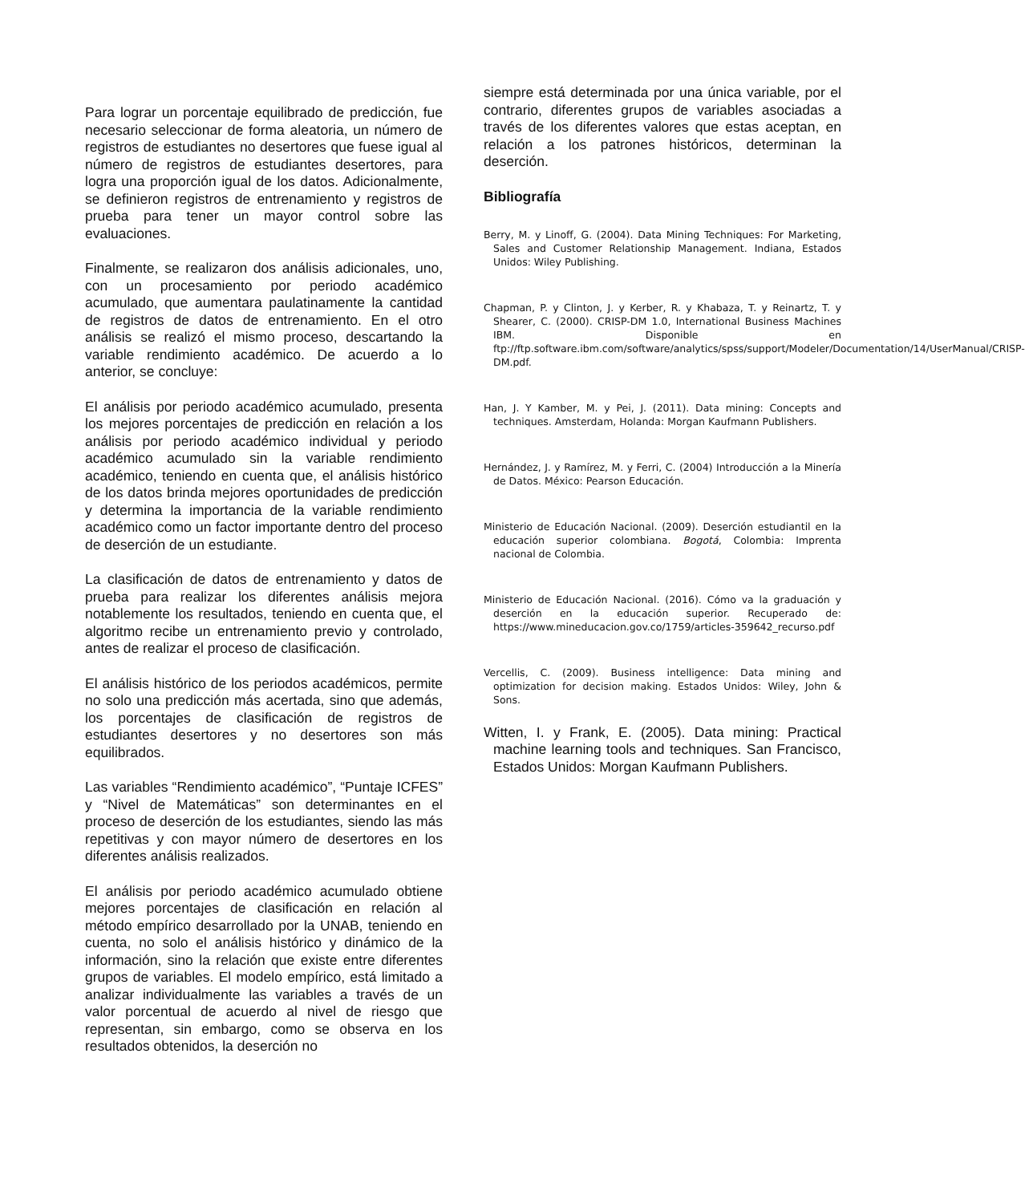Para lograr un porcentaje equilibrado de predicción, fue necesario seleccionar de forma aleatoria, un número de registros de estudiantes no desertores que fuese igual al número de registros de estudiantes desertores, para logra una proporción igual de los datos. Adicionalmente, se definieron registros de entrenamiento y registros de prueba para tener un mayor control sobre las evaluaciones.
Finalmente, se realizaron dos análisis adicionales, uno, con un procesamiento por periodo académico acumulado, que aumentara paulatinamente la cantidad de registros de datos de entrenamiento. En el otro análisis se realizó el mismo proceso, descartando la variable rendimiento académico. De acuerdo a lo anterior, se concluye:
El análisis por periodo académico acumulado, presenta los mejores porcentajes de predicción en relación a los análisis por periodo académico individual y periodo académico acumulado sin la variable rendimiento académico, teniendo en cuenta que, el análisis histórico de los datos brinda mejores oportunidades de predicción y determina la importancia de la variable rendimiento académico como un factor importante dentro del proceso de deserción de un estudiante.
La clasificación de datos de entrenamiento y datos de prueba para realizar los diferentes análisis mejora notablemente los resultados, teniendo en cuenta que, el algoritmo recibe un entrenamiento previo y controlado, antes de realizar el proceso de clasificación.
El análisis histórico de los periodos académicos, permite no solo una predicción más acertada, sino que además, los porcentajes de clasificación de registros de estudiantes desertores y no desertores son más equilibrados.
Las variables “Rendimiento académico”, “Puntaje ICFES” y “Nivel de Matemáticas” son determinantes en el proceso de deserción de los estudiantes, siendo las más repetitivas y con mayor número de desertores en los diferentes análisis realizados.
El análisis por periodo académico acumulado obtiene mejores porcentajes de clasificación en relación al método empírico desarrollado por la UNAB, teniendo en cuenta, no solo el análisis histórico y dinámico de la información, sino la relación que existe entre diferentes grupos de variables. El modelo empírico, está limitado a analizar individualmente las variables a través de un valor porcentual de acuerdo al nivel de riesgo que representan, sin embargo, como se observa en los resultados obtenidos, la deserción no
siempre está determinada por una única variable, por el contrario, diferentes grupos de variables asociadas a través de los diferentes valores que estas aceptan, en relación a los patrones históricos, determinan la deserción.
Bibliografía
Berry, M. y Linoff, G. (2004). Data Mining Techniques: For Marketing, Sales and Customer Relationship Management. Indiana, Estados Unidos: Wiley Publishing.
Chapman, P. y Clinton, J. y Kerber, R. y Khabaza, T. y Reinartz, T. y Shearer, C. (2000). CRISP-DM 1.0, International Business Machines IBM. Disponible en ftp://ftp.software.ibm.com/software/analytics/spss/support/Modeler/Documentation/14/UserManual/CRISP-DM.pdf.
Han, J. Y Kamber, M. y Pei, J. (2011). Data mining: Concepts and techniques. Amsterdam, Holanda: Morgan Kaufmann Publishers.
Hernández, J. y Ramírez, M. y Ferri, C. (2004) Introducción a la Minería de Datos. México: Pearson Educación.
Ministerio de Educación Nacional. (2009). Deserción estudiantil en la educación superior colombiana. Bogotá, Colombia: Imprenta nacional de Colombia.
Ministerio de Educación Nacional. (2016). Cómo va la graduación y deserción en la educación superior. Recuperado de: https://www.mineducacion.gov.co/1759/articles-359642_recurso.pdf
Vercellis, C. (2009). Business intelligence: Data mining and optimization for decision making. Estados Unidos: Wiley, John & Sons.
Witten, I. y Frank, E. (2005). Data mining: Practical machine learning tools and techniques. San Francisco, Estados Unidos: Morgan Kaufmann Publishers.